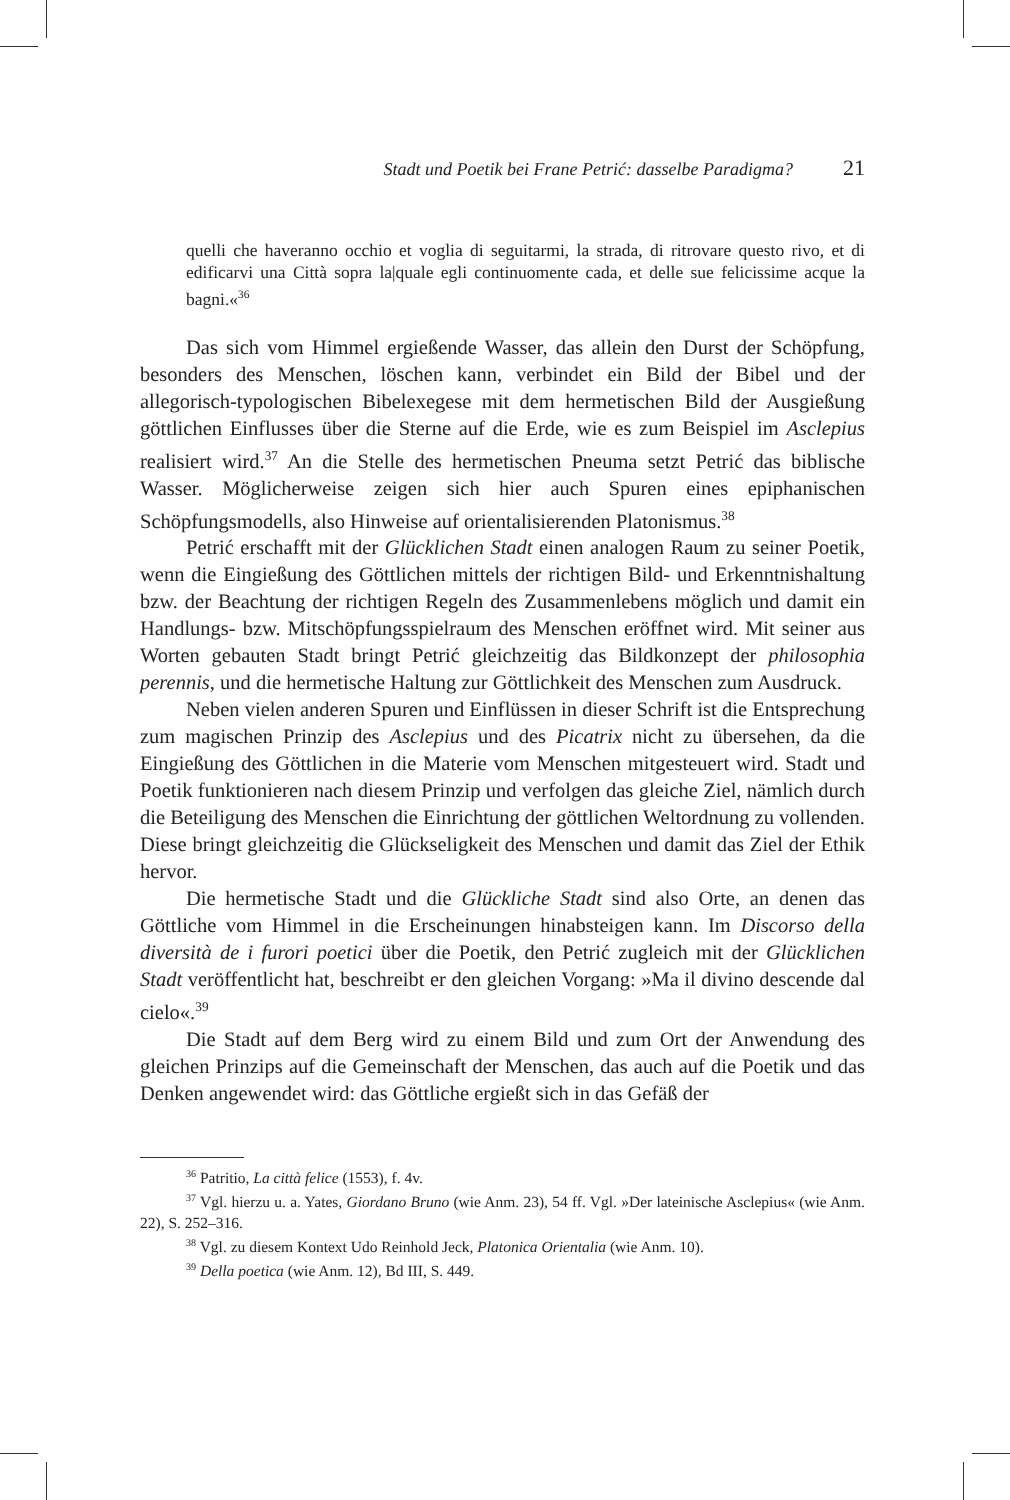Stadt und Poetik bei Frane Petrić: dasselbe Paradigma? 21
quelli che haveranno occhio et voglia di seguitarmi, la strada, di ritrovare questo rivo, et di edificarvi una Città sopra la|quale egli continuomente cada, et delle sue felicissime acque la bagni.«<sup>36</sup>
Das sich vom Himmel ergießende Wasser, das allein den Durst der Schöpfung, besonders des Menschen, löschen kann, verbindet ein Bild der Bibel und der allegorisch-typologischen Bibelexegese mit dem hermetischen Bild der Ausgießung göttlichen Einflusses über die Sterne auf die Erde, wie es zum Beispiel im Asclepius realisiert wird.<sup>37</sup> An die Stelle des hermetischen Pneuma setzt Petrić das biblische Wasser. Möglicherweise zeigen sich hier auch Spuren eines epiphanischen Schöpfungsmodells, also Hinweise auf orientalisierenden Platonismus.<sup>38</sup>
Petrić erschafft mit der Glücklichen Stadt einen analogen Raum zu seiner Poetik, wenn die Eingießung des Göttlichen mittels der richtigen Bild- und Erkenntnishaltung bzw. der Beachtung der richtigen Regeln des Zusammenlebens möglich und damit ein Handlungs- bzw. Mitschöpfungsspielraum des Menschen eröffnet wird. Mit seiner aus Worten gebauten Stadt bringt Petrić gleichzeitig das Bildkonzept der philosophia perennis, und die hermetische Haltung zur Göttlichkeit des Menschen zum Ausdruck.
Neben vielen anderen Spuren und Einflüssen in dieser Schrift ist die Entsprechung zum magischen Prinzip des Asclepius und des Picatrix nicht zu übersehen, da die Eingießung des Göttlichen in die Materie vom Menschen mitgesteuert wird. Stadt und Poetik funktionieren nach diesem Prinzip und verfolgen das gleiche Ziel, nämlich durch die Beteiligung des Menschen die Einrichtung der göttlichen Weltordnung zu vollenden. Diese bringt gleichzeitig die Glückseligkeit des Menschen und damit das Ziel der Ethik hervor.
Die hermetische Stadt und die Glückliche Stadt sind also Orte, an denen das Göttliche vom Himmel in die Erscheinungen hinabsteigen kann. Im Discorso della diversità de i furori poetici über die Poetik, den Petrić zugleich mit der Glücklichen Stadt veröffentlicht hat, beschreibt er den gleichen Vorgang: »Ma il divino descende dal cielo«.<sup>39</sup>
Die Stadt auf dem Berg wird zu einem Bild und zum Ort der Anwendung des gleichen Prinzips auf die Gemeinschaft der Menschen, das auch auf die Poetik und das Denken angewendet wird: das Göttliche ergießt sich in das Gefäß der
<sup>36</sup> Patritio, La città felice (1553), f. 4v.
<sup>37</sup> Vgl. hierzu u. a. Yates, Giordano Bruno (wie Anm. 23), 54 ff. Vgl. »Der lateinische Asclepius« (wie Anm. 22), S. 252–316.
<sup>38</sup> Vgl. zu diesem Kontext Udo Reinhold Jeck, Platonica Orientalia (wie Anm. 10).
<sup>39</sup> Della poetica (wie Anm. 12), Bd III, S. 449.